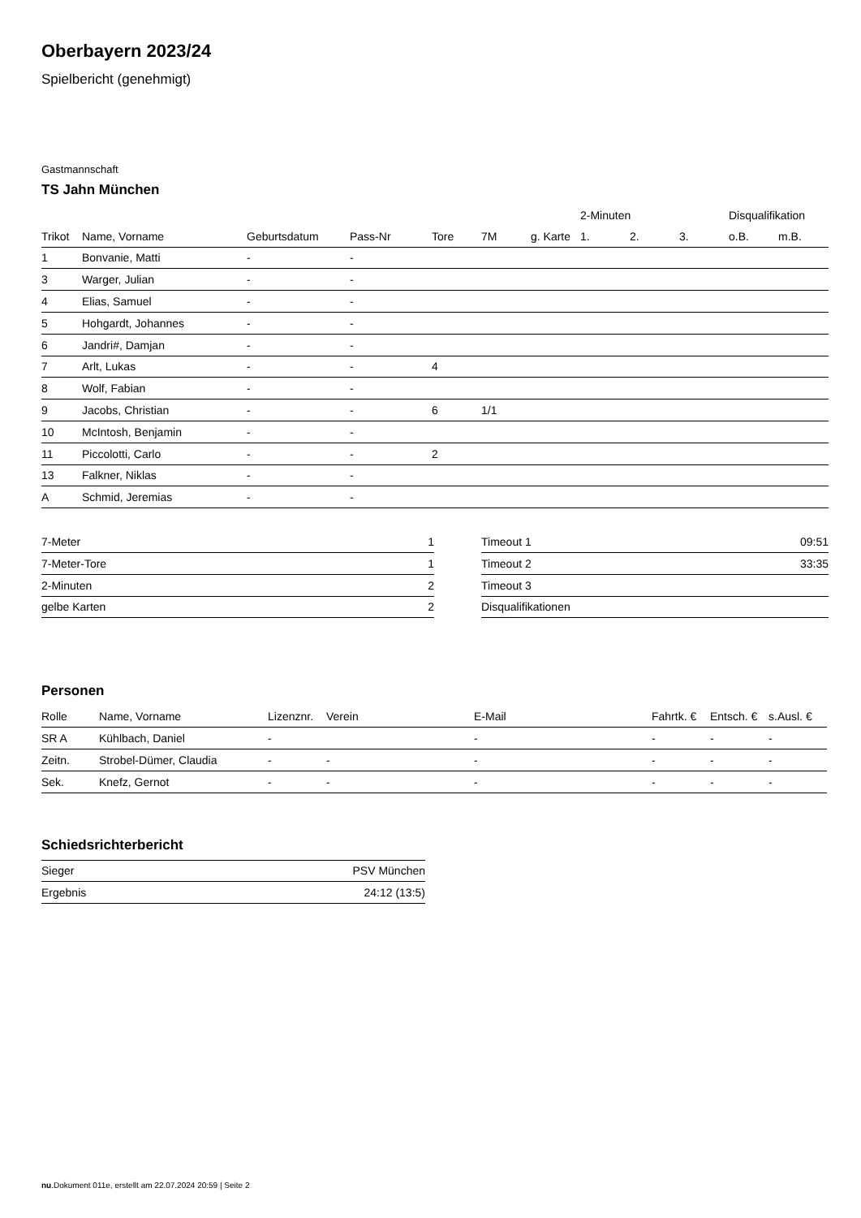Oberbayern 2023/24
Spielbericht (genehmigt)
Gastmannschaft
TS Jahn München
| | | | | | | | 2-Minuten | | | Disqualifikation | |
| --- | --- | --- | --- | --- | --- | --- | --- | --- | --- | --- | --- |
| Trikot | Name, Vorname | Geburtsdatum | Pass-Nr | Tore | 7M | g. Karte | 1. | 2. | 3. | o.B. | m.B. |
| 1 | Bonvanie, Matti | - | - | | | | | | | | |
| 3 | Warger, Julian | - | - | | | | | | | | |
| 4 | Elias, Samuel | - | - | | | | | | | | |
| 5 | Hohgardt, Johannes | - | - | | | | | | | | |
| 6 | Jandri#, Damjan | - | - | | | | | | | | |
| 7 | Arlt, Lukas | - | - | 4 | | | | | | | |
| 8 | Wolf, Fabian | - | - | | | | | | | | |
| 9 | Jacobs, Christian | - | - | 6 | 1/1 | | | | | | |
| 10 | McIntosh, Benjamin | - | - | | | | | | | | |
| 11 | Piccolotti, Carlo | - | - | 2 | | | | | | | |
| 13 | Falkner, Niklas | - | - | | | | | | | | |
| A | Schmid, Jeremias | - | - | | | | | | | | |
| 7-Meter | 1 |
| 7-Meter-Tore | 1 |
| 2-Minuten | 2 |
| gelbe Karten | 2 |
| Timeout 1 | 09:51 |
| Timeout 2 | 33:35 |
| Timeout 3 | |
| Disqualifikationen | |
Personen
| Rolle | Name, Vorname | Lizenznr. | Verein | E-Mail | Fahrtk. € | Entsch. € | s.Ausl. € |
| --- | --- | --- | --- | --- | --- | --- | --- |
| SR A | Kühlbach, Daniel | - | | - | - | - | - |
| Zeitn. | Strobel-Dümer, Claudia | - | - | - | - | - | - |
| Sek. | Knefz, Gernot | - | - | - | - | - | - |
Schiedsrichterbericht
| Sieger | PSV München |
| Ergebnis | 24:12 (13:5) |
nu.Dokument 011e, erstellt am 22.07.2024 20:59 | Seite 2